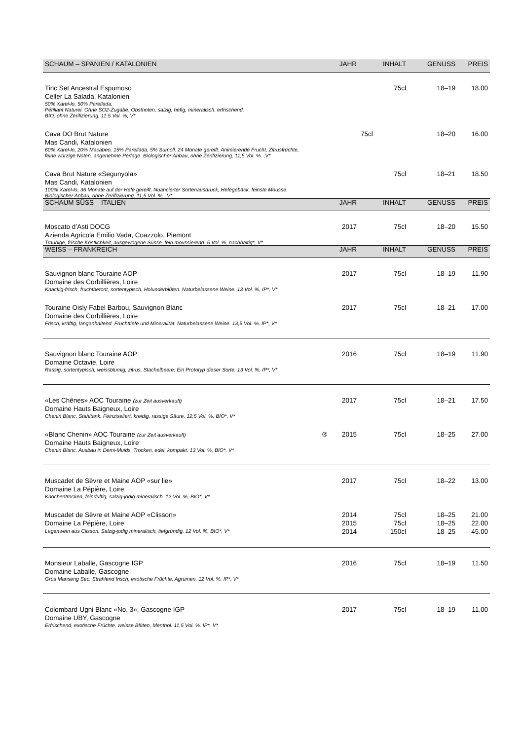| SCHAUM – SPANIEN / KATALONIEN | JAHR | INHALT | GENUSS | PREIS |
| --- | --- | --- | --- | --- |
| Tinc Set Ancestral Espumoso | | 75cl | 18–19 | 18.00 |
| Celler La Salada, Katalonien | | | | |
| 50% Xarel-lo, 50% Parellada. Pétillant Naturel. Ohne SO2-Zugabe. Obstnoten, salzig, hefig, mineralisch, erfrischend. BIO, ohne Zerifizierung, 11,5 Vol. %, V* | | | | |
| Cava DO Brut Nature | | 75cl | 18–20 | 16.00 |
| Mas Candi, Katalonien | | | | |
| 60% Xarel-lo, 20% Macabeo, 15% Parellada, 5% Sumoll. 24 Monate gereift. Animierende Frucht, Zitrusfrüchte, feine würzige Noten, angenehme Perlage. Biologischer Anbau, ohne Zerifizierung, 11,5 Vol. %. ,V* | | | | |
| Cava Brut Nature «Segunyola» | | 75cl | 18–21 | 18.50 |
| Mas Candi, Katalonien | | | | |
| 100% Xarel-lo, 36 Monate auf der Hefe gereift. Nuancierter Sortenausdruck, Hefegebäck, feinste Mousse. Biologischer Anbau, ohne Zerifizierung, 11,5 Vol. %. ,V* | | | | |
| SCHAUM SÜSS – ITALIEN | JAHR | INHALT | GENUSS | PREIS |
| Moscato d’Asti DOCG | 2017 | 75cl | 18–20 | 15.50 |
| Azienda Agricola Emilio Vada, Coazzolo, Piemont | | | | |
| Traubige, frische Köstlichkeit, ausgewogene Süsse, fein moussierend. 5 Vol. %, nachhaltig*, V* | | | | |
| WEISS – FRANKREICH | JAHR | INHALT | GENUSS | PREIS |
| Sauvignon blanc Touraine AOP | 2017 | 75cl | 18–19 | 11.90 |
| Domaine des Corbillières, Loire | | | | |
| Knackig-frisch, fruchtbetont, sortentypisch, Holunderblüten. Naturbelassene Weine. 13 Vol. %, IP*, V* | | | | |
| Touraine Oisly Fabel Barbou, Sauvignon Blanc | 2017 | 75cl | 18–21 | 17.00 |
| Domaine des Corbillières, Loire | | | | |
| Frisch, kräftig, langanhaltend. Fruchttiefe und Mineralität. Naturbelassene Weine. 13,5 Vol. %, IP*, V* | | | | |
| Sauvignon blanc Touraine AOP | 2016 | 75cl | 18–19 | 11.90 |
| Domaine Octavie, Loire | | | | |
| Rassig, sortentypisch, weissblumig, zitrus, Stachelbeere. Ein Prototyp dieser Sorte. 13 Vol. %, IP*, V* | | | | |
| «Les Chênes» AOC Touraine (zur Zeit ausverkauft) | 2017 | 75cl | 18–21 | 17.50 |
| Domaine Hauts Baigneux, Loire | | | | |
| Chenin Blanc. Stahltank. Feinziseliert, kreidig, rassige Säure. 12,5 Vol. %, BIO*, V* | | | | |
| «Blanc Chenin» AOC Touraine (zur Zeit ausverkauft) ® | 2015 | 75cl | 18–25 | 27.00 |
| Domaine Hauts Baigneux, Loire | | | | |
| Chenin Blanc. Ausbau in Demi-Muids. Trocken, edel, kompakt, 13 Vol. %, BIO*, V* | | | | |
| Muscadet de Sèvre et Maine AOP «sur lie» | 2017 | 75cl | 18–22 | 13.00 |
| Domaine La Pépière, Loire | | | | |
| Knochentrocken, feinduftig, salzig-jodig mineralisch. 12 Vol. %, BIO*, V* | | | | |
| Muscadet de Sèvre et Maine AOP «Clisson» | 2014 | 75cl | 18–25 | 21.00 |
| Domaine La Pépière, Loire | 2015 | 75cl | 18–25 | 22.00 |
| Lagenwein aus Clisson. Salzig-jodig mineralisch, tiefgründig. 12 Vol. %, BIO*, V* | 2014 | 150cl | 18–25 | 45.00 |
| Monsieur Laballe, Gascogne IGP | 2016 | 75cl | 18–19 | 11.50 |
| Domaine Laballe, Gascogne | | | | |
| Gros Manseng Sec. Strahlend frisch, exotische Früchte, Agrumen. 12 Vol. %. IP*, V* | | | | |
| Colombard-Ugni Blanc «No. 3», Gascogne IGP | 2017 | 75cl | 18–19 | 11.00 |
| Domaine UBY, Gascogne | | | | |
| Erfrischend, exotische Früchte, weisse Blüten, Menthol. 11,5 Vol. %. IP*, V* | | | | |